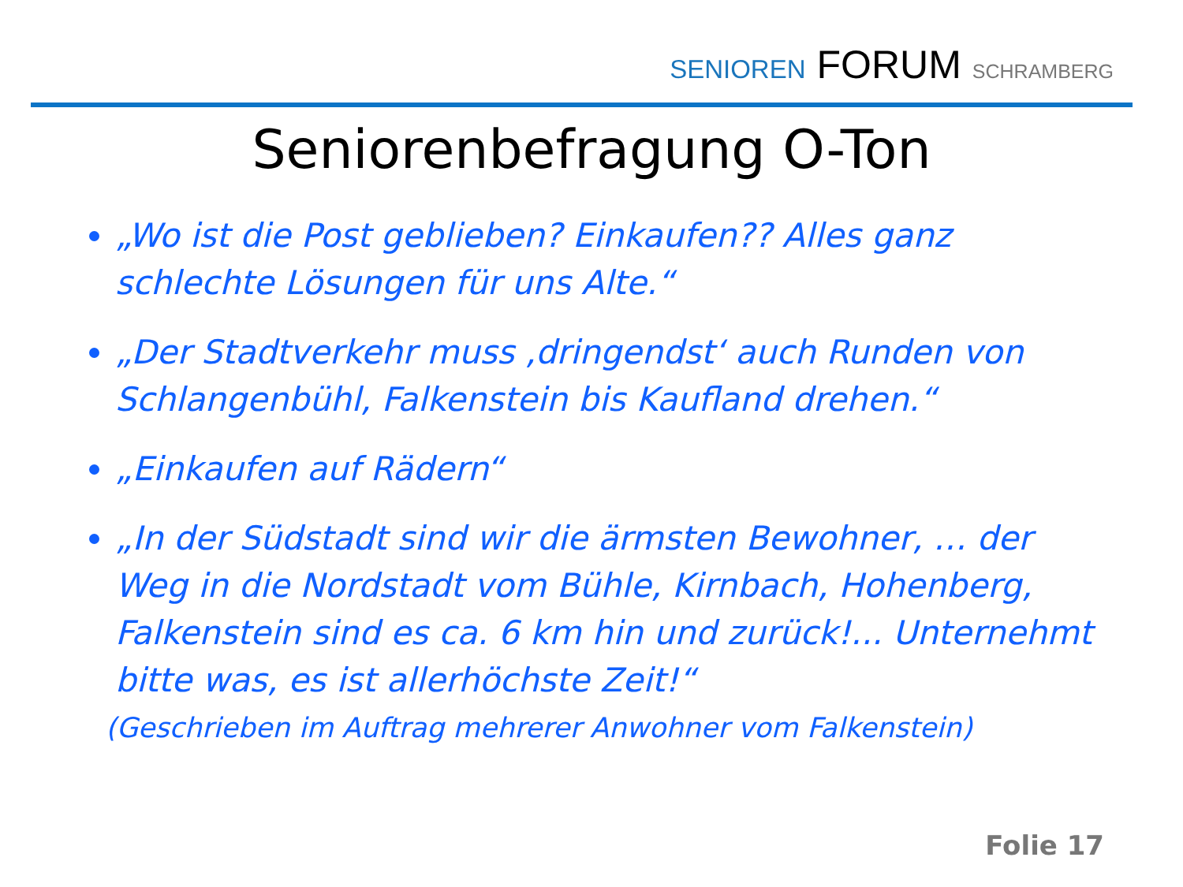SENIOREN FORUM SCHRAMBERG
Seniorenbefragung O-Ton
„Wo ist die Post geblieben? Einkaufen?? Alles ganz schlechte Lösungen für uns Alte.“
„Der Stadtverkehr muss ‚dringendst‘ auch Runden von Schlangenbühl, Falkenstein bis Kaufland drehen.“
„Einkaufen auf Rädern“
„In der Südstadt sind wir die ärmsten Bewohner, … der Weg in die Nordstadt vom Bühle, Kirnbach, Hohenberg, Falkenstein sind es ca. 6 km hin und zurück!... Unternehmt bitte was, es ist allerhöchste Zeit!“
(Geschrieben im Auftrag mehrerer Anwohner vom Falkenstein)
Folie 17